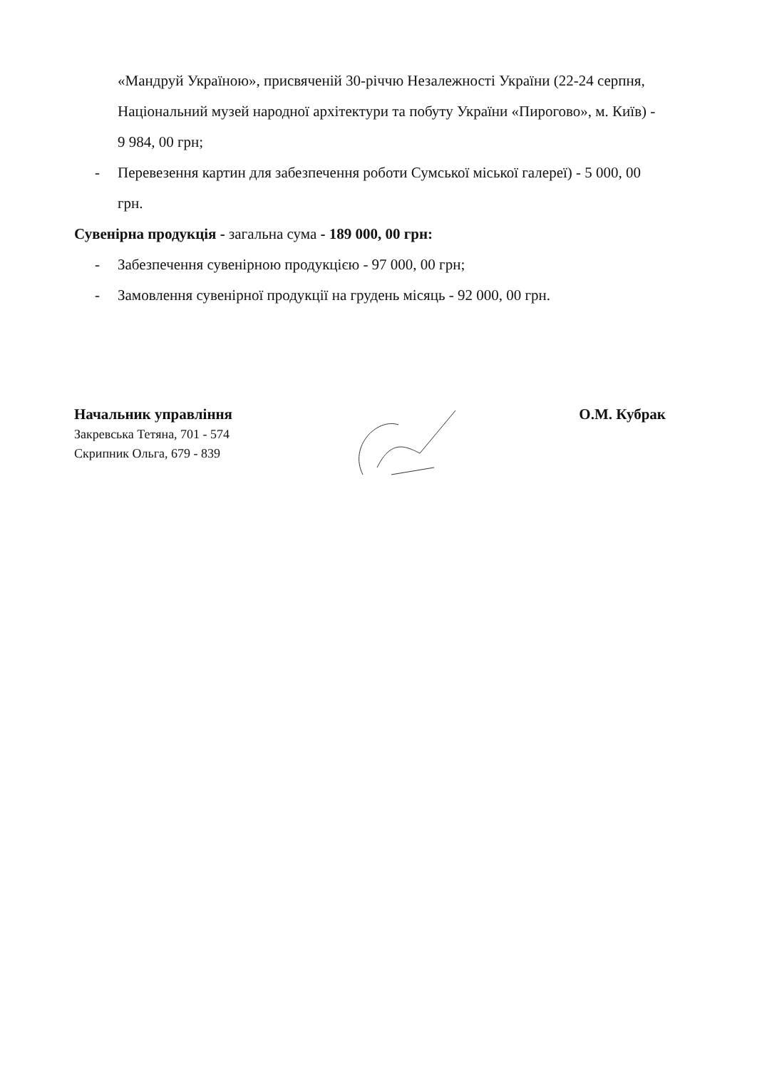«Мандруй Україною», присвяченій 30-річчю Незалежності України (22-24 серпня, Національний музей народної архітектури та побуту України «Пирогово», м. Київ) - 9 984, 00 грн;
- Перевезення картин для забезпечення роботи Сумської міської галереї) - 5 000, 00 грн.
Сувенірна продукція - загальна сума - 189 000, 00 грн:
- Забезпечення сувенірною продукцією - 97 000, 00 грн;
- Замовлення сувенірної продукції на грудень місяць - 92 000, 00 грн.
Начальник управління
Закревська Тетяна, 701 - 574
Скрипник Ольга, 679 - 839
О.М. Кубрак